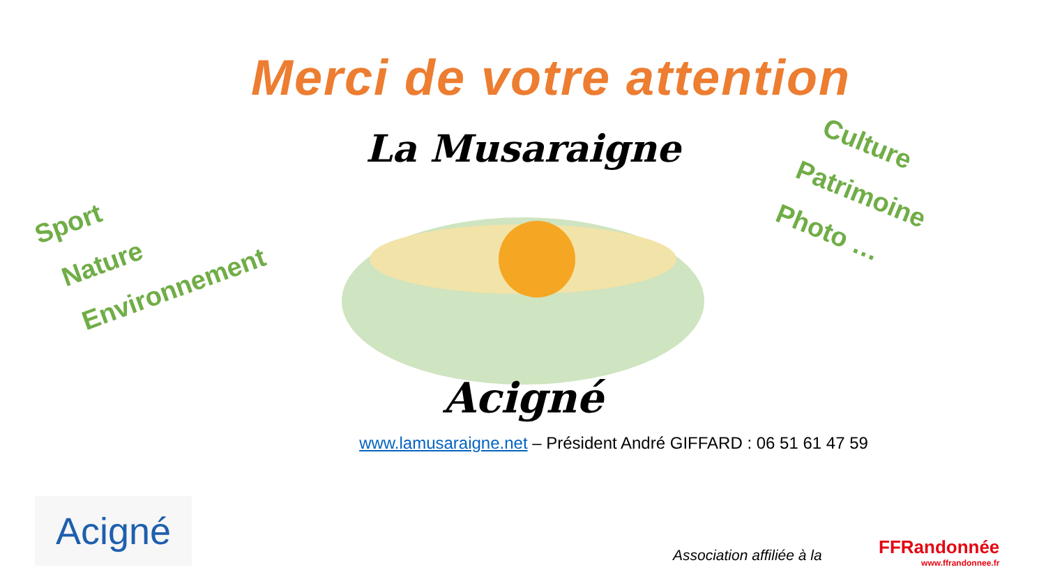Merci de votre attention
Sport
Nature
Environnement
La Musaraigne
Acigné
Culture
Patrimoine
Photo …
www.lamusaraigne.net – Président André GIFFARD : 06 51 61 47 59
Acigné
Association affiliée à la FFRandonnée
www.ffrandonnee.fr